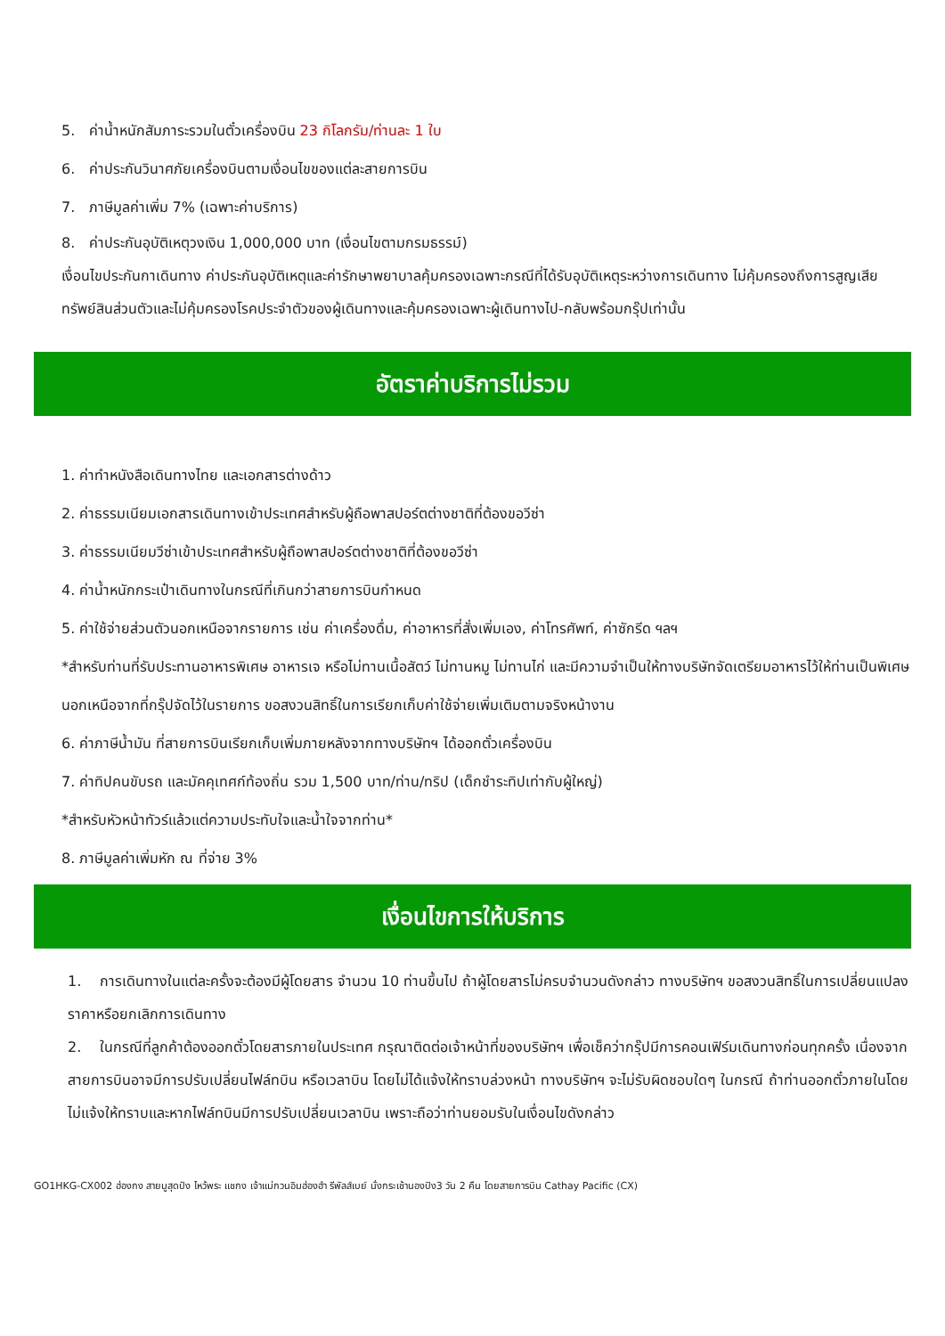5. ค่าน้ำหนักสัมภาระรวมในตั๋วเครื่องบิน 23 กิโลกรัม/ท่านละ 1 ใบ
6. ค่าประกันวินาศภัยเครื่องบินตามเงื่อนไขของแต่ละสายการบิน
7. ภาษีมูลค่าเพิ่ม 7% (เฉพาะค่าบริการ)
8. ค่าประกันอุบัติเหตุวงเงิน 1,000,000 บาท (เงื่อนไขตามกรมธรรม์)
เงื่อนไขประกันกาเดินทาง ค่าประกันอุบัติเหตุและค่ารักษาพยาบาลคุ้มครองเฉพาะกรณีที่ได้รับอุบัติเหตุระหว่างการเดินทาง ไม่คุ้มครองถึงการสูญเสียทรัพย์สินส่วนตัวและไม่คุ้มครองโรคประจำตัวของผู้เดินทางและคุ้มครองเฉพาะผู้เดินทางไป-กลับพร้อมกรุ๊ปเท่านั้น
อัตราค่าบริการไม่รวม
1. ค่าทำหนังสือเดินทางไทย และเอกสารต่างด้าว
2. ค่าธรรมเนียมเอกสารเดินทางเข้าประเทศสำหรับผู้ถือพาสปอร์ตต่างชาติที่ต้องขอวีซ่า
3. ค่าธรรมเนียมวีซ่าเข้าประเทศสำหรับผู้ถือพาสปอร์ตต่างชาติที่ต้องขอวีซ่า
4. ค่าน้ำหนักกระเป๋าเดินทางในกรณีที่เกินกว่าสายการบินกำหนด
5. ค่าใช้จ่ายส่วนตัวนอกเหนือจากรายการ เช่น ค่าเครื่องดื่ม, ค่าอาหารที่สั่งเพิ่มเอง, ค่าโทรศัพท์, ค่าซักรีด ฯลฯ
*สำหรับท่านที่รับประทานอาหารพิเศษ อาหารเจ หรือไม่ทานเนื้อสัตว์ ไม่ทานหมู ไม่ทานไก่ และมีความจำเป็นให้ทางบริษัทจัดเตรียมอาหารไว้ให้ท่านเป็นพิเศษนอกเหนือจากที่กรุ๊ปจัดไว้ในรายการ ขอสงวนสิทธิ์ในการเรียกเก็บค่าใช้จ่ายเพิ่มเติมตามจริงหน้างาน
6. ค่าภาษีน้ำมัน ที่สายการบินเรียกเก็บเพิ่มภายหลังจากทางบริษัทฯ ได้ออกตั๋วเครื่องบิน
7. ค่าทิปคนขับรถ และมัคคุเทศก์ท้องถิ่น รวม 1,500 บาท/ท่าน/ทริป (เด็กชำระทิปเท่ากับผู้ใหญ่)
*สำหรับหัวหน้าทัวร์แล้วแต่ความประทับใจและน้ำใจจากท่าน*
8. ภาษีมูลค่าเพิ่มหัก ณ ที่จ่าย 3%
เงื่อนไขการให้บริการ
1. การเดินทางในแต่ละครั้งจะต้องมีผู้โดยสาร จำนวน 10 ท่านขึ้นไป ถ้าผู้โดยสารไม่ครบจำนวนดังกล่าว ทางบริษัทฯ ขอสงวนสิทธิ์ในการเปลี่ยนแปลงราคาหรือยกเลิกการเดินทาง
2. ในกรณีที่ลูกค้าต้องออกตั๋วโดยสารภายในประเทศ กรุณาติดต่อเจ้าหน้าที่ของบริษัทฯ เพื่อเช็คว่ากรุ๊ปมีการคอนเฟิร์มเดินทางก่อนทุกครั้ง เนื่องจากสายการบินอาจมีการปรับเปลี่ยนไฟล์ทบิน หรือเวลาบิน โดยไม่ได้แจ้งให้ทราบล่วงหน้า ทางบริษัทฯ จะไม่รับผิดชอบใดๆ ในกรณี ถ้าท่านออกตั๋วภายในโดยไม่แจ้งให้ทราบและหากไฟล์ทบินมีการปรับเปลี่ยนเวลาบิน เพราะถือว่าท่านยอมรับในเงื่อนไขดังกล่าว
GO1HKG-CX002 ฮ่องกง สายมูสุดปัง ไหว้พระ แชกง เจ้าแม่กวนอิมฮ่องฮำ รีพัลส์เบย์ นั่งกระเช้านองปิง3 วัน 2 คืน โดยสายการบิน Cathay Pacific (CX)